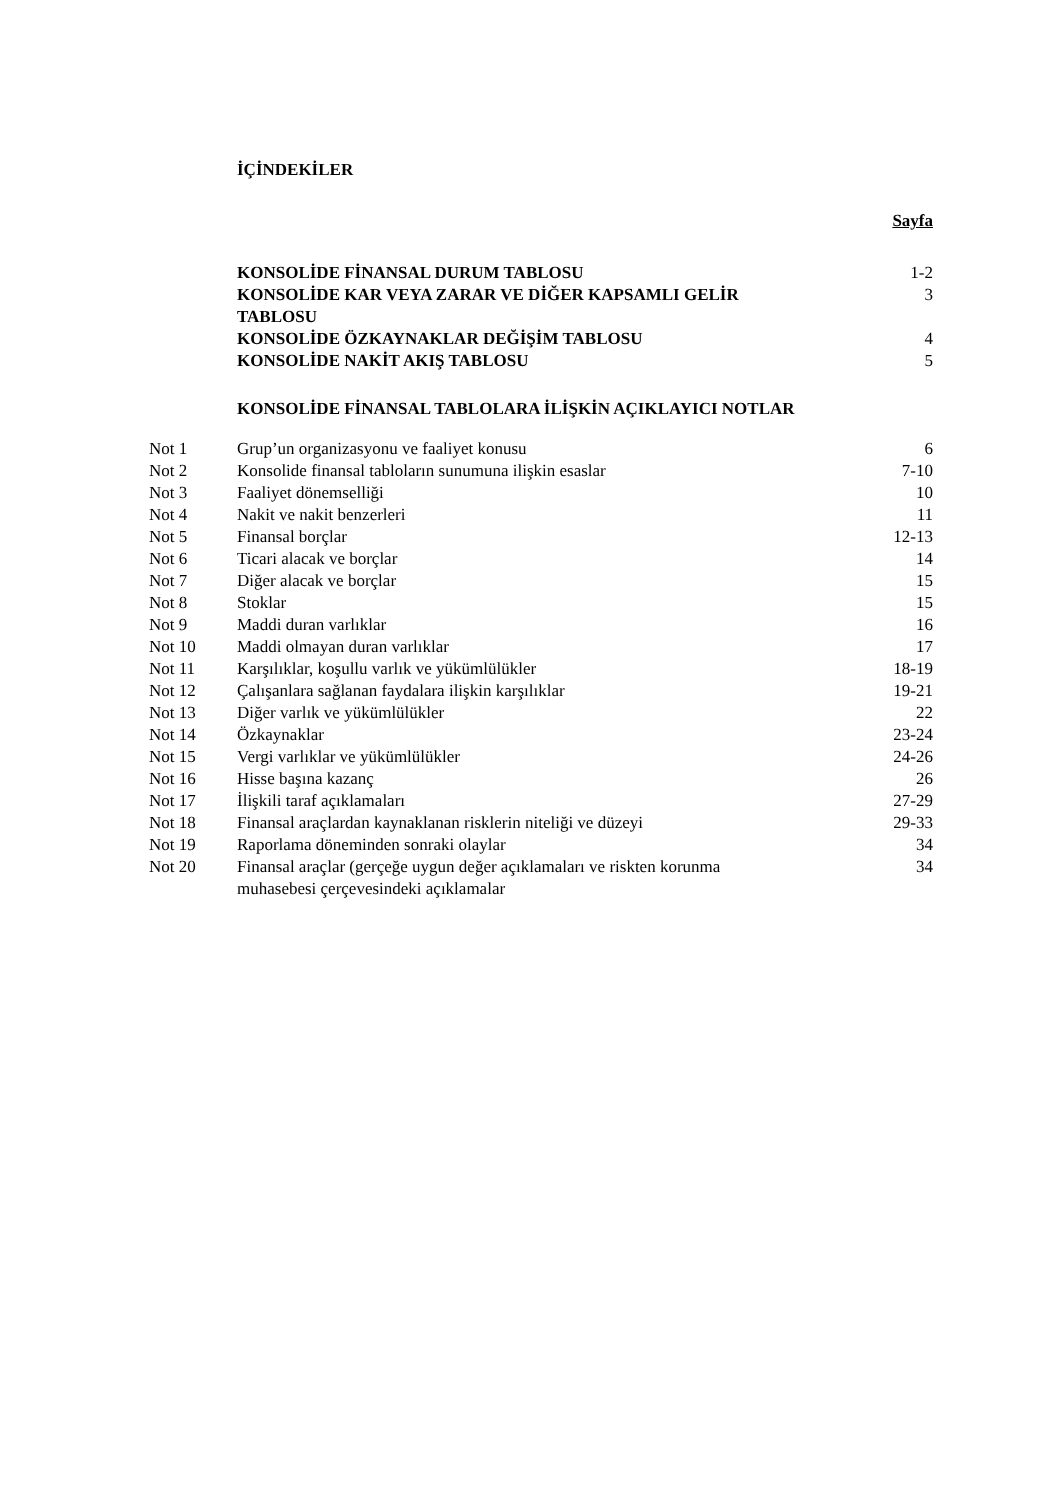İÇİNDEKİLER
| | Sayfa |
| KONSOLİDE FİNANSAL DURUM TABLOSU | 1-2 |
| KONSOLİDE KAR VEYA ZARAR VE DİĞER KAPSAMLI GELİR TABLOSU | 3 |
| KONSOLİDE ÖZKAYNAKLAR DEĞİŞİM TABLOSU | 4 |
| KONSOLİDE NAKİT AKIŞ TABLOSU | 5 |
| KONSOLİDE FİNANSAL TABLOLARA İLİŞKİN AÇIKLAYICI NOTLAR | |
| Not 1 | Grup’un organizasyonu ve faaliyet konusu | 6 |
| Not 2 | Konsolide finansal tabloların sunumuna ilişkin esaslar | 7-10 |
| Not 3 | Faaliyet dönemselliği | 10 |
| Not 4 | Nakit ve nakit benzerleri | 11 |
| Not 5 | Finansal borçlar | 12-13 |
| Not 6 | Ticari alacak ve borçlar | 14 |
| Not 7 | Diğer alacak ve borçlar | 15 |
| Not 8 | Stoklar | 15 |
| Not 9 | Maddi duran varlıklar | 16 |
| Not 10 | Maddi olmayan duran varlıklar | 17 |
| Not 11 | Karşılıklar, koşullu varlık ve yükümlülükler | 18-19 |
| Not 12 | Çalışanlara sağlanan faydalara ilişkin karşılıklar | 19-21 |
| Not 13 | Diğer varlık ve yükümlülükler | 22 |
| Not 14 | Özkaynaklar | 23-24 |
| Not 15 | Vergi varlıklar ve yükümlülükler | 24-26 |
| Not 16 | Hisse başına kazanç | 26 |
| Not 17 | İlişkili taraf açıklamaları | 27-29 |
| Not 18 | Finansal araçlardan kaynaklanan risklerin niteliği ve düzeyi | 29-33 |
| Not 19 | Raporlama döneminden sonraki olaylar | 34 |
| Not 20 | Finansal araçlar (gerçeğe uygun değer açıklamaları ve riskten korunma muhasebesi çerçevesindeki açıklamalar | 34 |